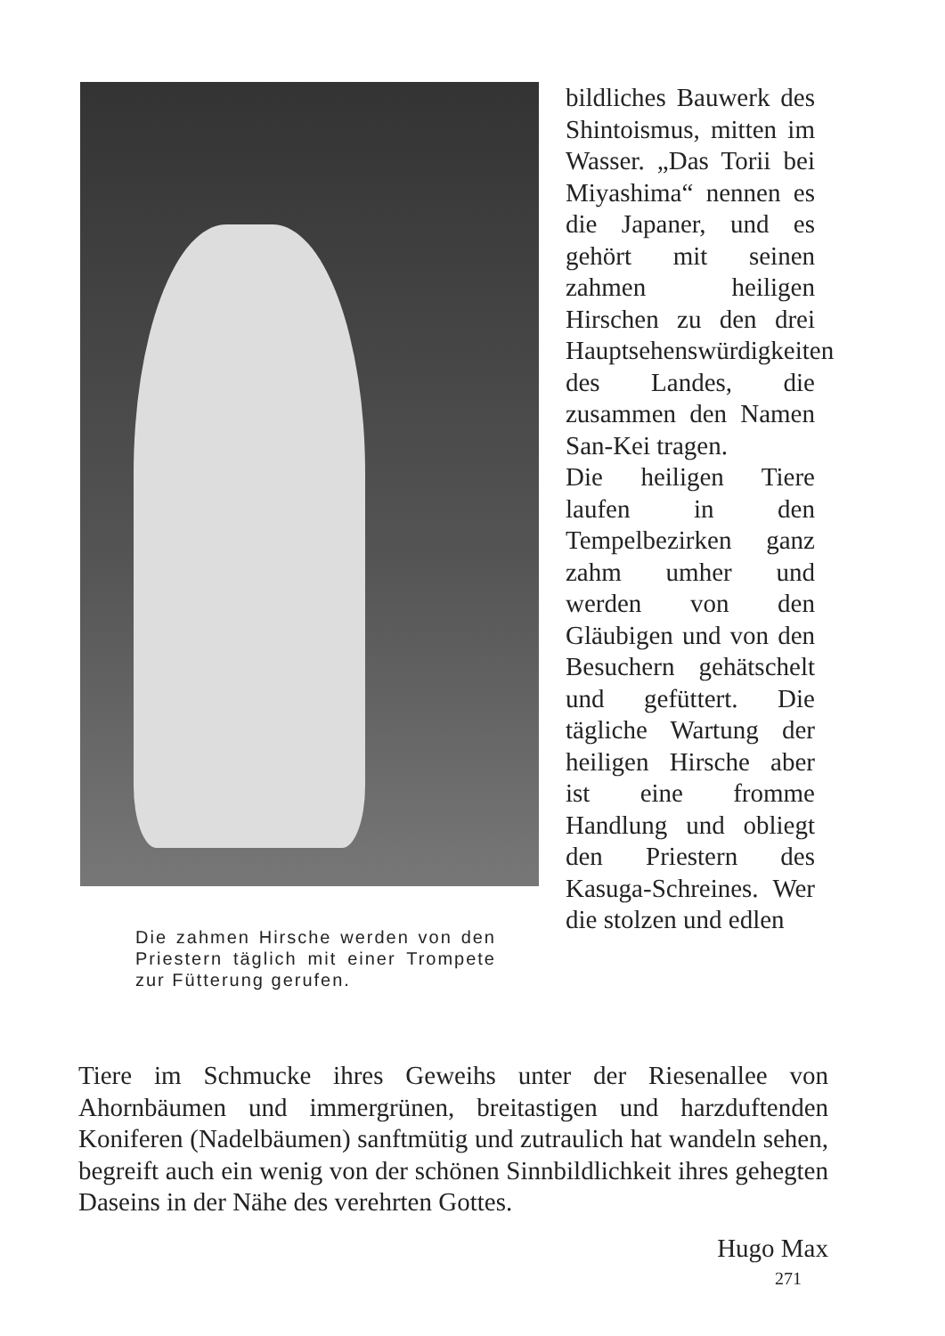Die zahmen Hirsche werden von den Priestern täglich mit einer Trompete zur Fütterung gerufen.
bildliches Bauwerk des Shintoismus, mitten im Wasser. „Das Torii bei Miyashima“ nennen es die Japaner, und es gehört mit seinen zahmen heiligen Hirschen zu den drei Hauptsehenswürdigkeiten des Landes, die zusammen den Namen San-Kei tragen.
Die heiligen Tiere laufen in den Tempelbezirken ganz zahm umher und werden von den Gläubigen und von den Besuchern gehätschelt und gefüttert. Die tägliche Wartung der heiligen Hirsche aber ist eine fromme Handlung und obliegt den Priestern des Kasuga-Schreines. Wer die stolzen und edlen
Tiere im Schmucke ihres Geweihs unter der Riesenallee von Ahornbäumen und immergrünen, breitastigen und harzduftenden Koniferen (Nadelbäumen) sanftmütig und zutraulich hat wandeln sehen, begreift auch ein wenig von der schönen Sinnbildlichkeit ihres gehegten Daseins in der Nähe des verehrten Gottes.
Hugo Max
271